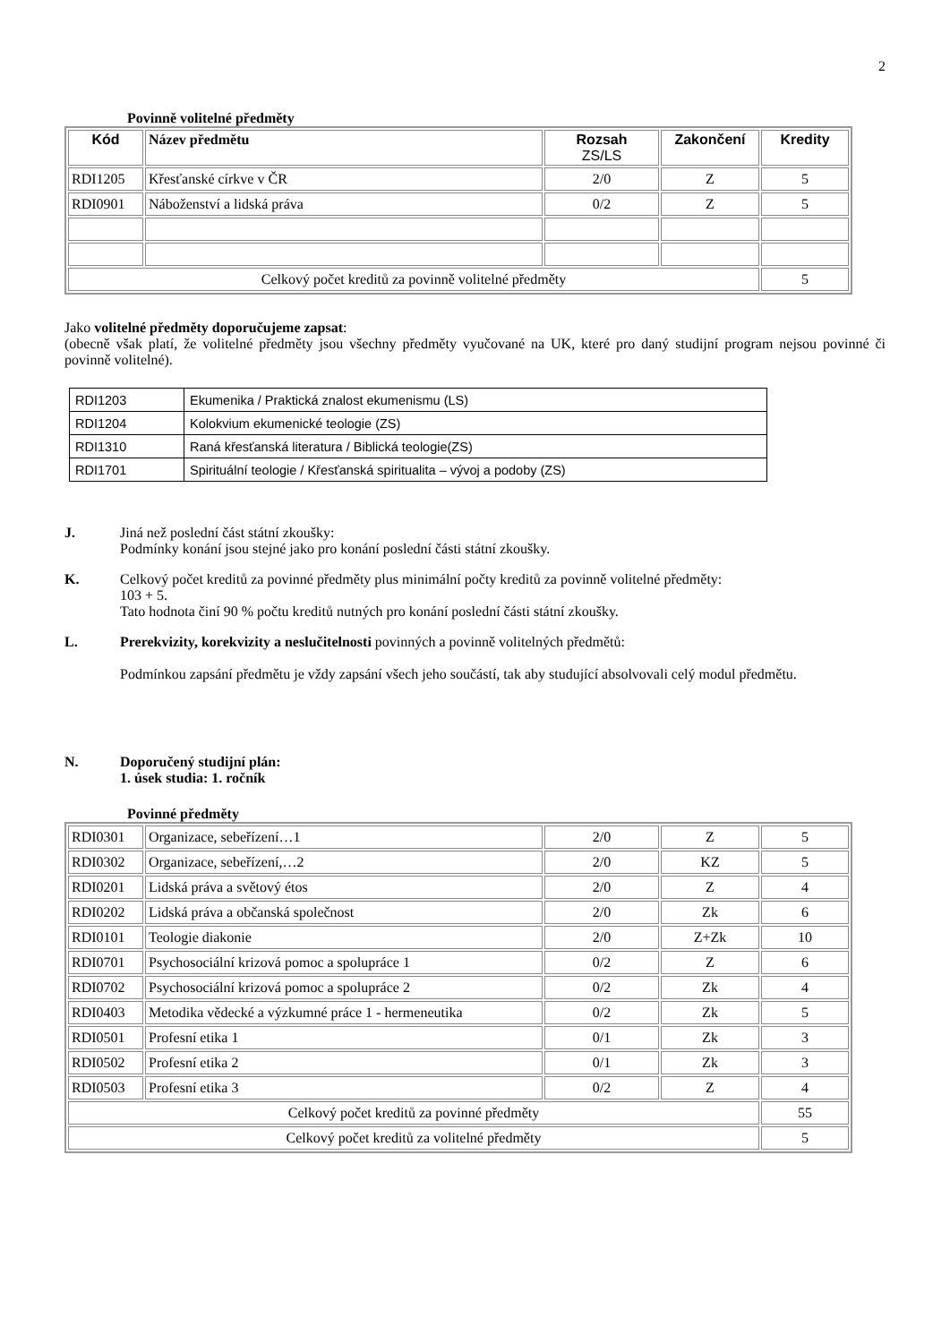2
Povinně volitelné předměty
| Kód | Název předmětu | Rozsah ZS/LS | Zakončení | Kredity |
| --- | --- | --- | --- | --- |
| RDI1205 | Křesťanské církve v ČR | 2/0 | Z | 5 |
| RDI0901 | Náboženství a lidská práva | 0/2 | Z | 5 |
| Celkový počet kreditů za povinně volitelné předměty | | | | 5 |
Jako volitelné předměty doporučujeme zapsat:
(obecně však platí, že volitelné předměty jsou všechny předměty vyučované na UK, které pro daný studijní program nejsou povinné či povinně volitelné).
| RDI1203 | Ekumenika / Praktická znalost ekumenismu (LS) |
| RDI1204 | Kolokvium ekumenické teologie (ZS) |
| RDI1310 | Raná křesťanská literatura / Biblická teologie(ZS) |
| RDI1701 | Spirituální teologie / Křesťanská spiritualita – vývoj a podoby (ZS) |
J. Jiná než poslední část státní zkoušky:
Podmínky konání jsou stejné jako pro konání poslední části státní zkoušky.
K. Celkový počet kreditů za povinné předměty plus minimální počty kreditů za povinně volitelné předměty:
103 + 5.
Tato hodnota činí 90 % počtu kreditů nutných pro konání poslední části státní zkoušky.
L. Prerekvizity, korekvizity a neslučitelnosti povinných a povinně volitelných předmětů:
Podmínkou zapsání předmětu je vždy zapsání všech jeho součástí, tak aby studující absolvovali celý modul předmětu.
N. Doporučený studijní plán:
1. úsek studia: 1. ročník
Povinné předměty
| RDI0301 | Organizace, sebeřízení…1 | 2/0 | Z | 5 |
| RDI0302 | Organizace, sebeřízení,…2 | 2/0 | KZ | 5 |
| RDI0201 | Lidská práva a světový étos | 2/0 | Z | 4 |
| RDI0202 | Lidská práva a občanská společnost | 2/0 | Zk | 6 |
| RDI0101 | Teologie diakonie | 2/0 | Z+Zk | 10 |
| RDI0701 | Psychosociální krizová pomoc a spolupráce 1 | 0/2 | Z | 6 |
| RDI0702 | Psychosociální krizová pomoc a spolupráce 2 | 0/2 | Zk | 4 |
| RDI0403 | Metodika vědecké a výzkumné práce 1 - hermeneutika | 0/2 | Zk | 5 |
| RDI0501 | Profesní etika 1 | 0/1 | Zk | 3 |
| RDI0502 | Profesní etika 2 | 0/1 | Zk | 3 |
| RDI0503 | Profesní etika 3 | 0/2 | Z | 4 |
| Celkový počet kreditů za povinné předměty | | | | 55 |
| Celkový počet kreditů za volitelné předměty | | | | 5 |